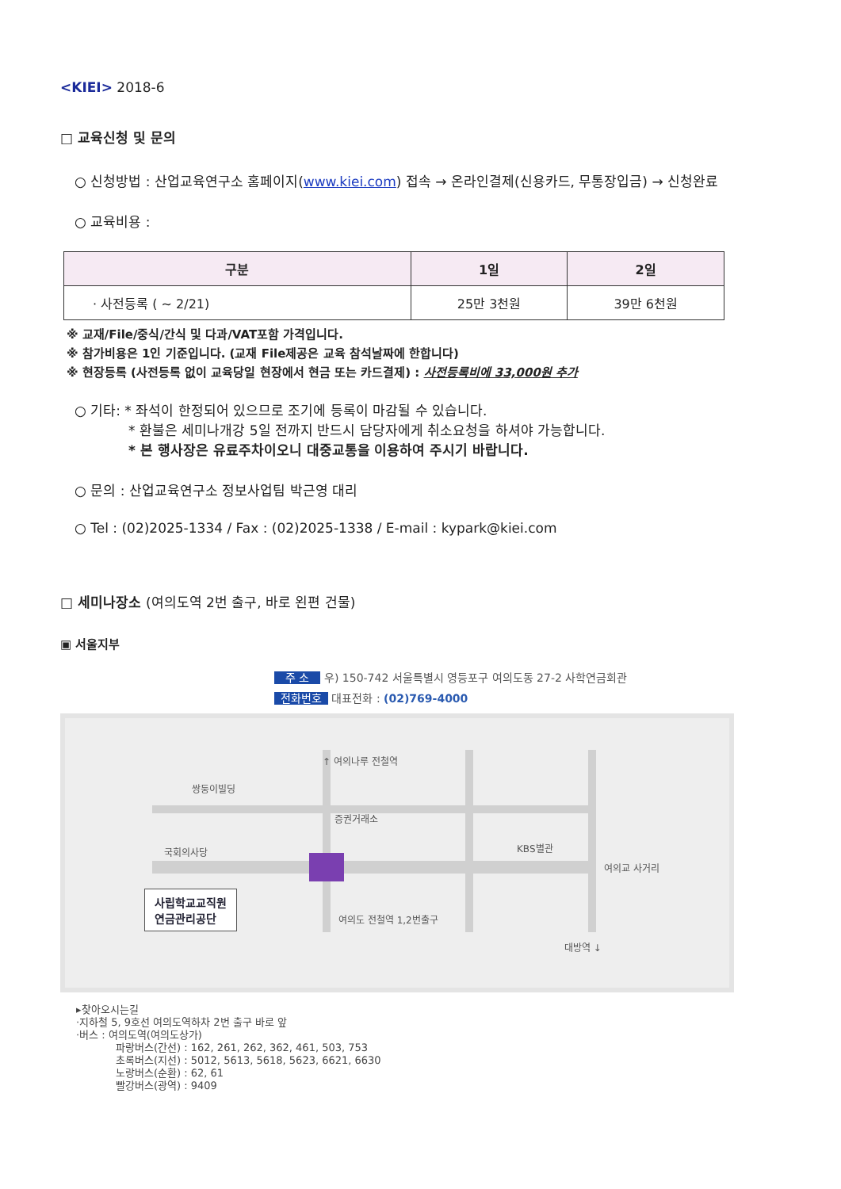<KIEI> 2018-6
□ 교육신청 및 문의
○ 신청방법 : 산업교육연구소 홈페이지(www.kiei.com) 접속 → 온라인결제(신용카드, 무통장입금) → 신청완료
○ 교육비용 :
| 구분 | 1일 | 2일 |
| --- | --- | --- |
| · 사전등록 ( ~ 2/21) | 25만 3천원 | 39만 6천원 |
※ 교재/File/중식/간식 및 다과/VAT포함 가격입니다.
※ 참가비용은 1인 기준입니다. (교재 File제공은 교육 참석날짜에 한합니다)
※ 현장등록 (사전등록 없이 교육당일 현장에서 현금 또는 카드결제) : 사전등록비에 33,000원 추가
○ 기타: * 좌석이 한정되어 있으므로 조기에 등록이 마감될 수 있습니다.
* 환불은 세미나개강 5일 전까지 반드시 담당자에게 취소요청을 하셔야 가능합니다.
* 본 행사장은 유료주차이오니 대중교통을 이용하여 주시기 바랍니다.
○ 문의 : 산업교육연구소 정보사업팀 박근영 대리
○ Tel : (02)2025-1334 / Fax : (02)2025-1338 / E-mail : kypark@kiei.com
□ 세미나장소 (여의도역 2번 출구, 바로 왼편 건물)
▣ 서울지부
주 소 우) 150-742 서울특별시 영등포구 여의도동 27-2 사학연금회관
전화번호 대표전화 : (02)769-4000
↑ 여의나루 전철역
쌍둥이빌딩
증권거래소
국회의사당 KBS별관
여의교 사거리
사립학교교직원
연금관리공단
여의도 전철역 1,2번출구
대방역 ↓
▸찾아오시는길
·지하철 5, 9호선 여의도역하차 2번 출구 바로 앞
·버스 : 여의도역(여의도상가)
파랑버스(간선) : 162, 261, 262, 362, 461, 503, 753
초록버스(지선) : 5012, 5613, 5618, 5623, 6621, 6630
노랑버스(순환) : 62, 61
빨강버스(광역) : 9409